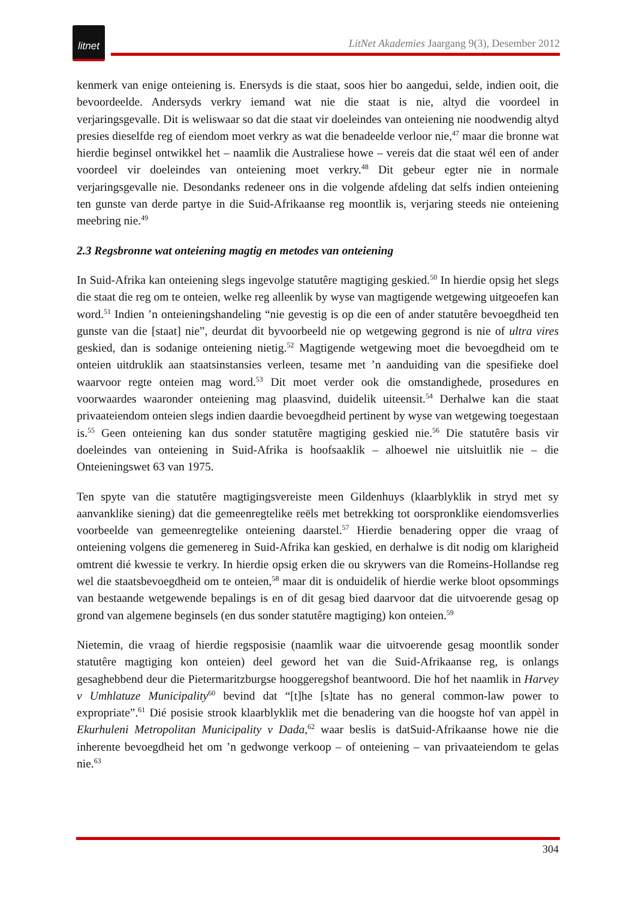litnet
LitNet Akademies Jaargang 9(3), Desember 2012
kenmerk van enige onteiening is. Enersyds is die staat, soos hier bo aangedui, selde, indien ooit, die bevoordeelde. Andersyds verkry iemand wat nie die staat is nie, altyd die voordeel in verjaringsgevalle. Dit is weliswaar so dat die staat vir doeleindes van onteiening nie noodwendig altyd presies dieselfde reg of eiendom moet verkry as wat die benadeelde verloor nie,<sup>47</sup> maar die bronne wat hierdie beginsel ontwikkel het – naamlik die Australiese howe – vereis dat die staat wél een of ander voordeel vir doeleindes van onteiening moet verkry.<sup>48</sup> Dit gebeur egter nie in normale verjaringsgevalle nie. Desondanks redeneer ons in die volgende afdeling dat selfs indien onteiening ten gunste van derde partye in die Suid-Afrikaanse reg moontlik is, verjaring steeds nie onteiening meebring nie.<sup>49</sup>
2.3 Regsbronne wat onteiening magtig en metodes van onteiening
In Suid-Afrika kan onteiening slegs ingevolge statutêre magtiging geskied.<sup>50</sup> In hierdie opsig het slegs die staat die reg om te onteien, welke reg alleenlik by wyse van magtigende wetgewing uitgeoefen kan word.<sup>51</sup> Indien ’n onteieningshandeling “nie gevestig is op die een of ander statutêre bevoegdheid ten gunste van die [staat] nie”, deurdat dit byvoorbeeld nie op wetgewing gegrond is nie of ultra vires geskied, dan is sodanige onteiening nietig.<sup>52</sup> Magtigende wetgewing moet die bevoegdheid om te onteien uitdruklik aan staatsinstansies verleen, tesame met ’n aanduiding van die spesifieke doel waarvoor regte onteien mag word.<sup>53</sup> Dit moet verder ook die omstandighede, prosedures en voorwaardes waaronder onteiening mag plaasvind, duidelik uiteensit.<sup>54</sup> Derhalwe kan die staat privaateiendom onteien slegs indien daardie bevoegdheid pertinent by wyse van wetgewing toegestaan is.<sup>55</sup> Geen onteiening kan dus sonder statutêre magtiging geskied nie.<sup>56</sup> Die statutêre basis vir doeleindes van onteiening in Suid-Afrika is hoofsaaklik – alhoewel nie uitsluitlik nie – die Onteieningswet 63 van 1975.
Ten spyte van die statutêre magtigingsvereiste meen Gildenhuys (klaarblyklik in stryd met sy aanvanklike siening) dat die gemeenregtelike reëls met betrekking tot oorspronklike eiendomsverlies voorbeelde van gemeenregtelike onteiening daarstel.<sup>57</sup> Hierdie benadering opper die vraag of onteiening volgens die gemenereg in Suid-Afrika kan geskied, en derhalwe is dit nodig om klarigheid omtrent dié kwessie te verkry. In hierdie opsig erken die ou skrywers van die Romeins-Hollandse reg wel die staatsbevoegdheid om te onteien,<sup>58</sup> maar dit is onduidelik of hierdie werke bloot opsommings van bestaande wetgewende bepalings is en of dit gesag bied daarvoor dat die uitvoerende gesag op grond van algemene beginsels (en dus sonder statutêre magtiging) kon onteien.<sup>59</sup>
Nietemin, die vraag of hierdie regsposisie (naamlik waar die uitvoerende gesag moontlik sonder statutêre magtiging kon onteien) deel geword het van die Suid-Afrikaanse reg, is onlangs gesaghebbend deur die Pietermaritzburgse hooggeregshof beantwoord. Die hof het naamlik in Harvey v Umhlatuze Municipality<sup>60</sup> bevind dat “[t]he [s]tate has no general common-law power to expropriate”.<sup>61</sup> Dié posisie strook klaarblyklik met die benadering van die hoogste hof van appèl in Ekurhuleni Metropolitan Municipality v Dada,<sup>62</sup> waar beslis is datSuid-Afrikaanse howe nie die inherente bevoegdheid het om ’n gedwonge verkoop – of onteiening – van privaateiendom te gelas nie.<sup>63</sup>
304